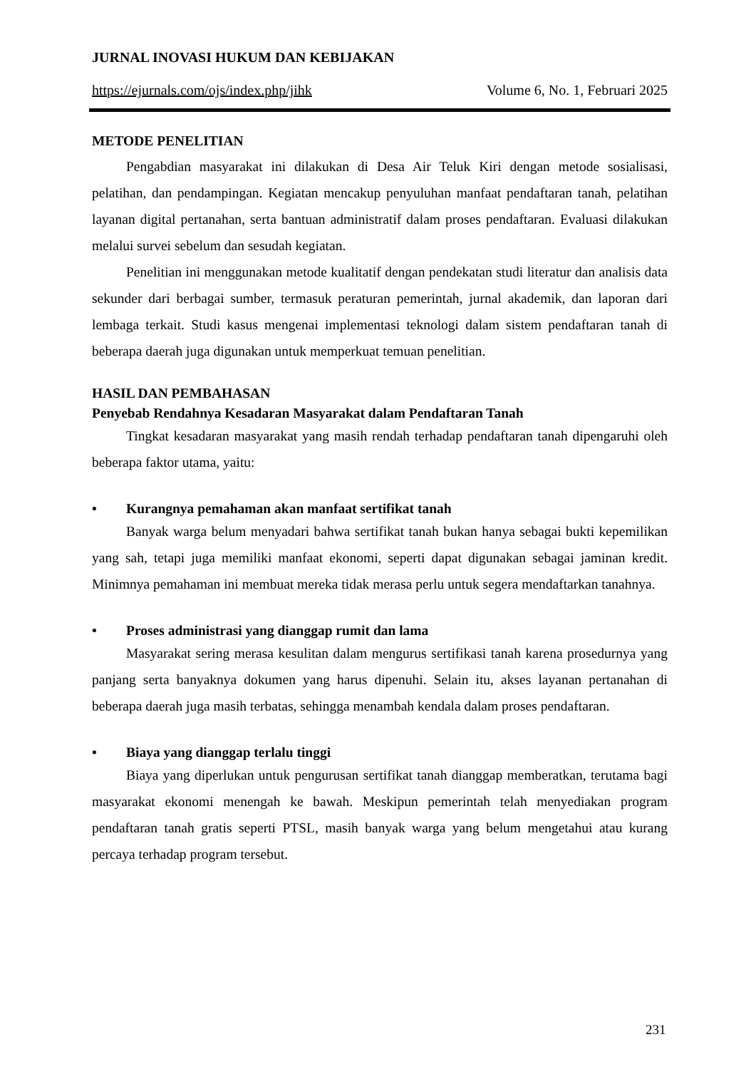JURNAL INOVASI HUKUM DAN KEBIJAKAN
https://ejurnals.com/ojs/index.php/jihk Volume 6, No. 1, Februari 2025
METODE PENELITIAN
Pengabdian masyarakat ini dilakukan di Desa Air Teluk Kiri dengan metode sosialisasi, pelatihan, dan pendampingan. Kegiatan mencakup penyuluhan manfaat pendaftaran tanah, pelatihan layanan digital pertanahan, serta bantuan administratif dalam proses pendaftaran. Evaluasi dilakukan melalui survei sebelum dan sesudah kegiatan.
Penelitian ini menggunakan metode kualitatif dengan pendekatan studi literatur dan analisis data sekunder dari berbagai sumber, termasuk peraturan pemerintah, jurnal akademik, dan laporan dari lembaga terkait. Studi kasus mengenai implementasi teknologi dalam sistem pendaftaran tanah di beberapa daerah juga digunakan untuk memperkuat temuan penelitian.
HASIL DAN PEMBAHASAN
Penyebab Rendahnya Kesadaran Masyarakat dalam Pendaftaran Tanah
Tingkat kesadaran masyarakat yang masih rendah terhadap pendaftaran tanah dipengaruhi oleh beberapa faktor utama, yaitu:
• Kurangnya pemahaman akan manfaat sertifikat tanah
Banyak warga belum menyadari bahwa sertifikat tanah bukan hanya sebagai bukti kepemilikan yang sah, tetapi juga memiliki manfaat ekonomi, seperti dapat digunakan sebagai jaminan kredit. Minimnya pemahaman ini membuat mereka tidak merasa perlu untuk segera mendaftarkan tanahnya.
• Proses administrasi yang dianggap rumit dan lama
Masyarakat sering merasa kesulitan dalam mengurus sertifikasi tanah karena prosedurnya yang panjang serta banyaknya dokumen yang harus dipenuhi. Selain itu, akses layanan pertanahan di beberapa daerah juga masih terbatas, sehingga menambah kendala dalam proses pendaftaran.
• Biaya yang dianggap terlalu tinggi
Biaya yang diperlukan untuk pengurusan sertifikat tanah dianggap memberatkan, terutama bagi masyarakat ekonomi menengah ke bawah. Meskipun pemerintah telah menyediakan program pendaftaran tanah gratis seperti PTSL, masih banyak warga yang belum mengetahui atau kurang percaya terhadap program tersebut.
231